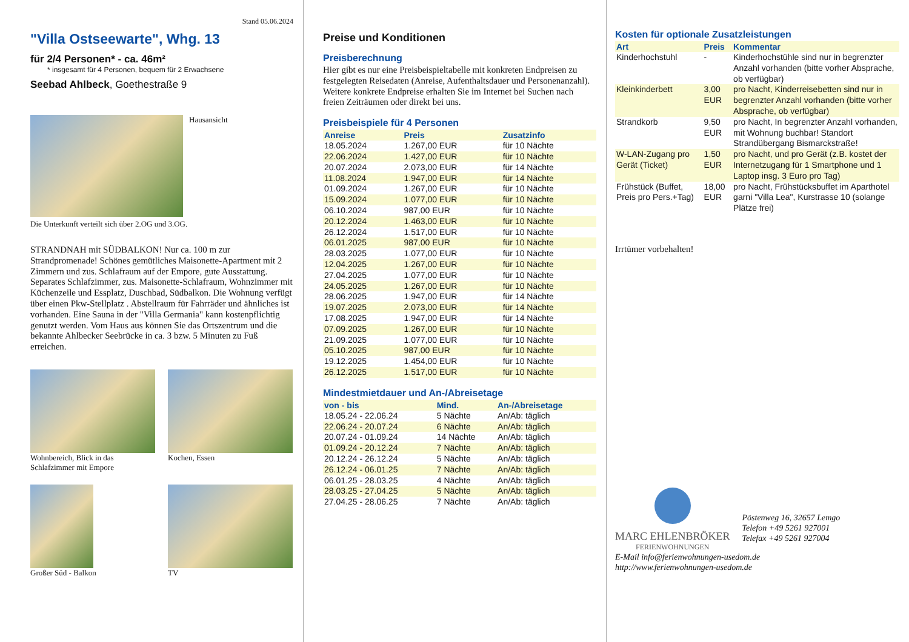Stand 05.06.2024
"Villa Ostseewarte", Whg. 13
für 2/4 Personen* - ca. 46m²
* insgesamt für 4 Personen, bequem für 2 Erwachsene
Seebad Ahlbeck, Goethestraße 9
Hausansicht
Die Unterkunft verteilt sich über 2.OG und 3.OG.
STRANDNAH mit SÜDBALKON! Nur ca. 100 m zur Strandpromenade! Schönes gemütliches Maisonette-Apartment mit 2 Zimmern und zus. Schlafraum auf der Empore, gute Ausstattung. Separates Schlafzimmer, zus. Maisonette-Schlafraum, Wohnzimmer mit Küchenzeile und Essplatz, Duschbad, Südbalkon. Die Wohnung verfügt über einen Pkw-Stellplatz . Abstellraum für Fahrräder und ähnliches ist vorhanden. Eine Sauna in der "Villa Germania" kann kostenpflichtig genutzt werden. Vom Haus aus können Sie das Ortszentrum und die bekannte Ahlbecker Seebrücke in ca. 3 bzw. 5 Minuten zu Fuß erreichen.
Wohnbereich, Blick in das Schlafzimmer mit Empore
Kochen, Essen
Großer Süd - Balkon
TV
Preise und Konditionen
Preisberechnung
Hier gibt es nur eine Preisbeispieltabelle mit konkreten Endpreisen zu festgelegten Reisedaten (Anreise, Aufenthaltsdauer und Personenanzahl). Weitere konkrete Endpreise erhalten Sie im Internet bei Suchen nach freien Zeiträumen oder direkt bei uns.
Preisbeispiele für 4 Personen
| Anreise | Preis | Zusatzinfo |
| --- | --- | --- |
| 18.05.2024 | 1.267,00 EUR | für 10 Nächte |
| 22.06.2024 | 1.427,00 EUR | für 10 Nächte |
| 20.07.2024 | 2.073,00 EUR | für 14 Nächte |
| 11.08.2024 | 1.947,00 EUR | für 14 Nächte |
| 01.09.2024 | 1.267,00 EUR | für 10 Nächte |
| 15.09.2024 | 1.077,00 EUR | für 10 Nächte |
| 06.10.2024 | 987,00 EUR | für 10 Nächte |
| 20.12.2024 | 1.463,00 EUR | für 10 Nächte |
| 26.12.2024 | 1.517,00 EUR | für 10 Nächte |
| 06.01.2025 | 987,00 EUR | für 10 Nächte |
| 28.03.2025 | 1.077,00 EUR | für 10 Nächte |
| 12.04.2025 | 1.267,00 EUR | für 10 Nächte |
| 27.04.2025 | 1.077,00 EUR | für 10 Nächte |
| 24.05.2025 | 1.267,00 EUR | für 10 Nächte |
| 28.06.2025 | 1.947,00 EUR | für 14 Nächte |
| 19.07.2025 | 2.073,00 EUR | für 14 Nächte |
| 17.08.2025 | 1.947,00 EUR | für 14 Nächte |
| 07.09.2025 | 1.267,00 EUR | für 10 Nächte |
| 21.09.2025 | 1.077,00 EUR | für 10 Nächte |
| 05.10.2025 | 987,00 EUR | für 10 Nächte |
| 19.12.2025 | 1.454,00 EUR | für 10 Nächte |
| 26.12.2025 | 1.517,00 EUR | für 10 Nächte |
Mindestmietdauer und An-/Abreisetage
| von - bis | Mind. | An-/Abreisetage |
| --- | --- | --- |
| 18.05.24 - 22.06.24 | 5 Nächte | An/Ab: täglich |
| 22.06.24 - 20.07.24 | 6 Nächte | An/Ab: täglich |
| 20.07.24 - 01.09.24 | 14 Nächte | An/Ab: täglich |
| 01.09.24 - 20.12.24 | 7 Nächte | An/Ab: täglich |
| 20.12.24 - 26.12.24 | 5 Nächte | An/Ab: täglich |
| 26.12.24 - 06.01.25 | 7 Nächte | An/Ab: täglich |
| 06.01.25 - 28.03.25 | 4 Nächte | An/Ab: täglich |
| 28.03.25 - 27.04.25 | 5 Nächte | An/Ab: täglich |
| 27.04.25 - 28.06.25 | 7 Nächte | An/Ab: täglich |
Kosten für optionale Zusatzleistungen
| Art | Preis | Kommentar |
| --- | --- | --- |
| Kinderhochstuhl | - | Kinderhochstühle sind nur in begrenzter Anzahl vorhanden (bitte vorher Absprache, ob verfügbar) |
| Kleinkinderbett | 3,00 EUR | pro Nacht, Kinderreisebetten sind nur in begrenzter Anzahl vorhanden (bitte vorher Absprache, ob verfügbar) |
| Strandkorb | 9,50 EUR | pro Nacht, In begrenzter Anzahl vorhanden, mit Wohnung buchbar! Standort Strandübergang Bismarckstraße! |
| W-LAN-Zugang pro Gerät (Ticket) | 1,50 EUR | pro Nacht, und pro Gerät (z.B. kostet der Internetzugang für 1 Smartphone und 1 Laptop insg. 3 Euro pro Tag) |
| Frühstück (Buffet, Preis pro Pers.+Tag) | 18,00 EUR | pro Nacht, Frühstücksbuffet im Aparthotel garni "Villa Lea", Kurstrasse 10 (solange Plätze frei) |
Irrtümer vorbehalten!
MARC EHLENBRÖKER
FERIENWOHNUNGEN
Pöstenweg 16, 32657 Lemgo
Telefon +49 5261 927001
Telefax +49 5261 927004
E-Mail info@ferienwohnungen-usedom.de
http://www.ferienwohnungen-usedom.de